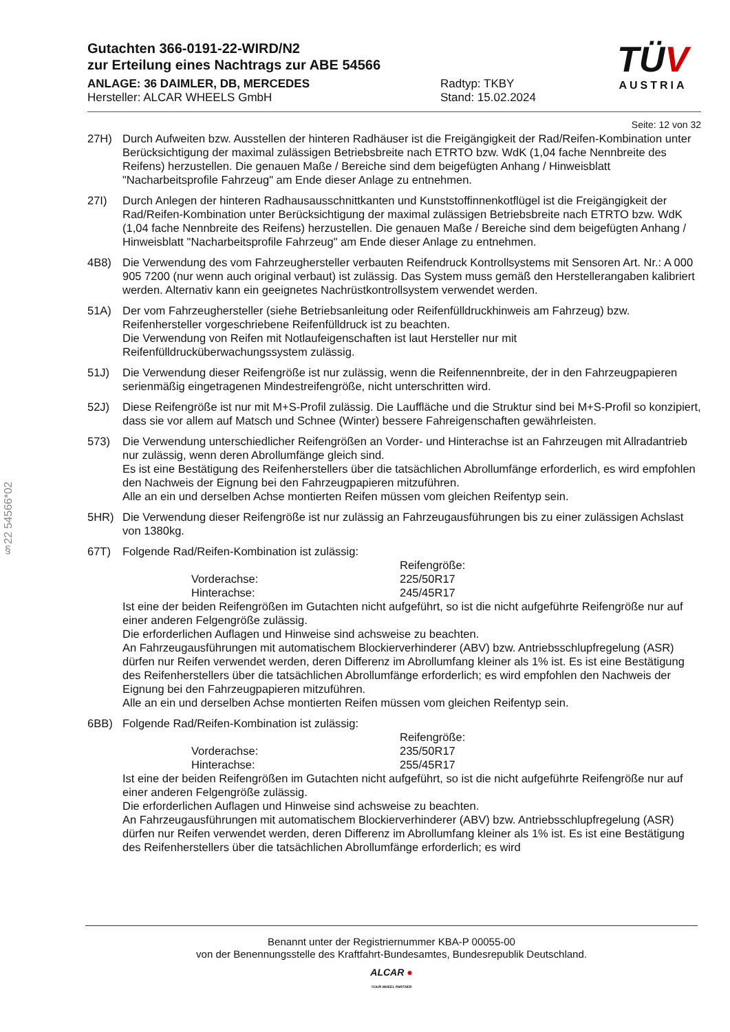§22 54566*02
Gutachten 366-0191-22-WIRD/N2
zur Erteilung eines Nachtrags zur ABE 54566
ANLAGE: 36 DAIMLER, DB, MERCEDES
Hersteller: ALCAR WHEELS GmbH
Radtyp: TKBY
Stand: 15.02.2024
TÜV
AUSTRIA
Seite: 12 von 32
27H) Durch Aufweiten bzw. Ausstellen der hinteren Radhäuser ist die Freigängigkeit der Rad/Reifen-Kombination unter Berücksichtigung der maximal zulässigen Betriebsbreite nach ETRTO bzw. WdK (1,04 fache Nennbreite des Reifens) herzustellen. Die genauen Maße / Bereiche sind dem beigefügten Anhang / Hinweisblatt "Nacharbeitsprofile Fahrzeug" am Ende dieser Anlage zu entnehmen.
27I) Durch Anlegen der hinteren Radhausausschnittkanten und Kunststoffinnenkotflügel ist die Freigängigkeit der Rad/Reifen-Kombination unter Berücksichtigung der maximal zulässigen Betriebsbreite nach ETRTO bzw. WdK (1,04 fache Nennbreite des Reifens) herzustellen. Die genauen Maße / Bereiche sind dem beigefügten Anhang / Hinweisblatt "Nacharbeitsprofile Fahrzeug" am Ende dieser Anlage zu entnehmen.
4B8) Die Verwendung des vom Fahrzeughersteller verbauten Reifendruck Kontrollsystems mit Sensoren Art. Nr.: A 000 905 7200 (nur wenn auch original verbaut) ist zulässig. Das System muss gemäß den Herstellerangaben kalibriert werden. Alternativ kann ein geeignetes Nachrüstkontrollsystem verwendet werden.
51A) Der vom Fahrzeughersteller (siehe Betriebsanleitung oder Reifenfülldruckhinweis am Fahrzeug) bzw. Reifenhersteller vorgeschriebene Reifenfülldruck ist zu beachten.
Die Verwendung von Reifen mit Notlaufeigenschaften ist laut Hersteller nur mit Reifenfülldrucküberwachungssystem zulässig.
51J) Die Verwendung dieser Reifengröße ist nur zulässig, wenn die Reifennennbreite, der in den Fahrzeugpapieren serienmäßig eingetragenen Mindestreifengröße, nicht unterschritten wird.
52J) Diese Reifengröße ist nur mit M+S-Profil zulässig. Die Lauffläche und die Struktur sind bei M+S-Profil so konzipiert, dass sie vor allem auf Matsch und Schnee (Winter) bessere Fahreigenschaften gewährleisten.
573) Die Verwendung unterschiedlicher Reifengrößen an Vorder- und Hinterachse ist an Fahrzeugen mit Allradantrieb nur zulässig, wenn deren Abrollumfänge gleich sind.
Es ist eine Bestätigung des Reifenherstellers über die tatsächlichen Abrollumfänge erforderlich, es wird empfohlen den Nachweis der Eignung bei den Fahrzeugpapieren mitzuführen.
Alle an ein und derselben Achse montierten Reifen müssen vom gleichen Reifentyp sein.
5HR) Die Verwendung dieser Reifengröße ist nur zulässig an Fahrzeugausführungen bis zu einer zulässigen Achslast von 1380kg.
67T) Folgende Rad/Reifen-Kombination ist zulässig:
Reifengröße: Vorderachse: 225/50R17 Hinterachse: 245/45R17
Ist eine der beiden Reifengrößen im Gutachten nicht aufgeführt, so ist die nicht aufgeführte Reifengröße nur auf einer anderen Felgengröße zulässig.
Die erforderlichen Auflagen und Hinweise sind achsweise zu beachten.
An Fahrzeugausführungen mit automatischem Blockierverhinderer (ABV) bzw. Antriebsschlupfregelung (ASR) dürfen nur Reifen verwendet werden, deren Differenz im Abrollumfang kleiner als 1% ist. Es ist eine Bestätigung des Reifenherstellers über die tatsächlichen Abrollumfänge erforderlich; es wird empfohlen den Nachweis der Eignung bei den Fahrzeugpapieren mitzuführen.
Alle an ein und derselben Achse montierten Reifen müssen vom gleichen Reifentyp sein.
6BB) Folgende Rad/Reifen-Kombination ist zulässig:
Reifengröße: Vorderachse: 235/50R17 Hinterachse: 255/45R17
Ist eine der beiden Reifengrößen im Gutachten nicht aufgeführt, so ist die nicht aufgeführte Reifengröße nur auf einer anderen Felgengröße zulässig.
Die erforderlichen Auflagen und Hinweise sind achsweise zu beachten.
An Fahrzeugausführungen mit automatischem Blockierverhinderer (ABV) bzw. Antriebsschlupfregelung (ASR) dürfen nur Reifen verwendet werden, deren Differenz im Abrollumfang kleiner als 1% ist. Es ist eine Bestätigung des Reifenherstellers über die tatsächlichen Abrollumfänge erforderlich; es wird
Benannt unter der Registriernummer KBA-P 00055-00
von der Benennungsstelle des Kraftfahrt-Bundesamtes, Bundesrepublik Deutschland.
ALCAR ●
YOUR WHEEL PARTNER